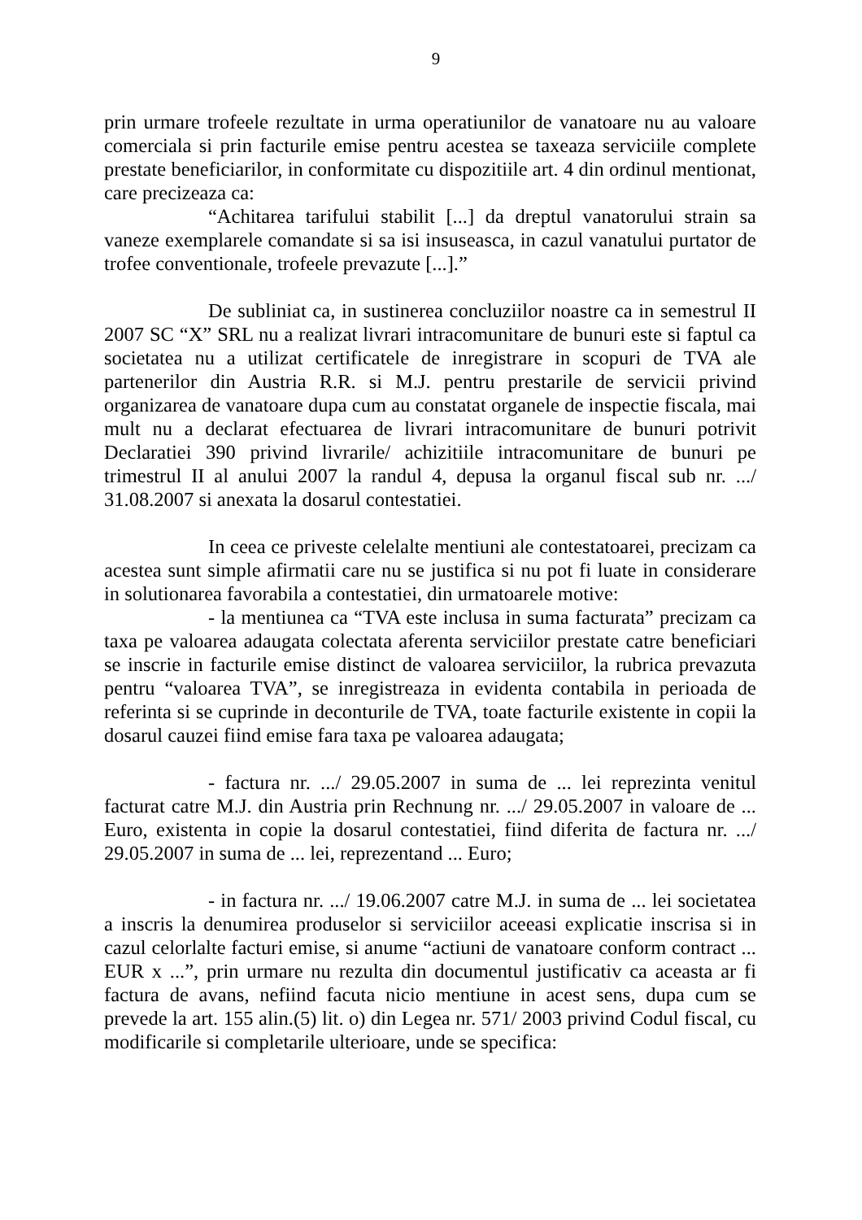9
prin urmare trofeele rezultate in urma operatiunilor de vanatoare nu au valoare comerciala si prin facturile emise pentru acestea se taxeaza serviciile complete prestate beneficiarilor, in conformitate cu dispozitiile art. 4 din ordinul mentionat, care precizeaza ca:
“Achitarea tarifului stabilit [...] da dreptul vanatorului strain sa vaneze exemplarele comandate si sa isi insuseasca, in cazul vanatului purtator de trofee conventionale, trofeele prevazute [...].”
De subliniat ca, in sustinerea concluziilor noastre ca in semestrul II 2007 SC “X” SRL nu a realizat livrari intracomunitare de bunuri este si faptul ca societatea nu a utilizat certificatele de inregistrare in scopuri de TVA ale partenerilor din Austria R.R. si M.J. pentru prestarile de servicii privind organizarea de vanatoare dupa cum au constatat organele de inspectie fiscala, mai mult nu a declarat efectuarea de livrari intracomunitare de bunuri potrivit Declaratiei 390 privind livrarile/ achizitiile intracomunitare de bunuri pe trimestrul II al anului 2007 la randul 4, depusa la organul fiscal sub nr. .../ 31.08.2007 si anexata la dosarul contestatiei.
In ceea ce priveste celelalte mentiuni ale contestatoarei, precizam ca acestea sunt simple afirmatii care nu se justifica si nu pot fi luate in considerare in solutionarea favorabila a contestatiei, din urmatoarele motive:
- la mentiunea ca “TVA este inclusa in suma facturata” precizam ca taxa pe valoarea adaugata colectata aferenta serviciilor prestate catre beneficiari se inscrie in facturile emise distinct de valoarea serviciilor, la rubrica prevazuta pentru “valoarea TVA”, se inregistreaza in evidenta contabila in perioada de referinta si se cuprinde in deconturile de TVA, toate facturile existente in copii la dosarul cauzei fiind emise fara taxa pe valoarea adaugata;
- factura nr. .../ 29.05.2007 in suma de ... lei reprezinta venitul facturat catre M.J. din Austria prin Rechnung nr. .../ 29.05.2007 in valoare de ... Euro, existenta in copie la dosarul contestatiei, fiind diferita de factura nr. .../ 29.05.2007 in suma de ... lei, reprezentand ... Euro;
- in factura nr. .../ 19.06.2007 catre M.J. in suma de ... lei societatea a inscris la denumirea produselor si serviciilor aceeasi explicatie inscrisa si in cazul celorlalte facturi emise, si anume “actiuni de vanatoare conform contract ... EUR x ...”, prin urmare nu rezulta din documentul justificativ ca aceasta ar fi factura de avans, nefiind facuta nicio mentiune in acest sens, dupa cum se prevede la art. 155 alin.(5) lit. o) din Legea nr. 571/ 2003 privind Codul fiscal, cu modificarile si completarile ulterioare, unde se specifica: